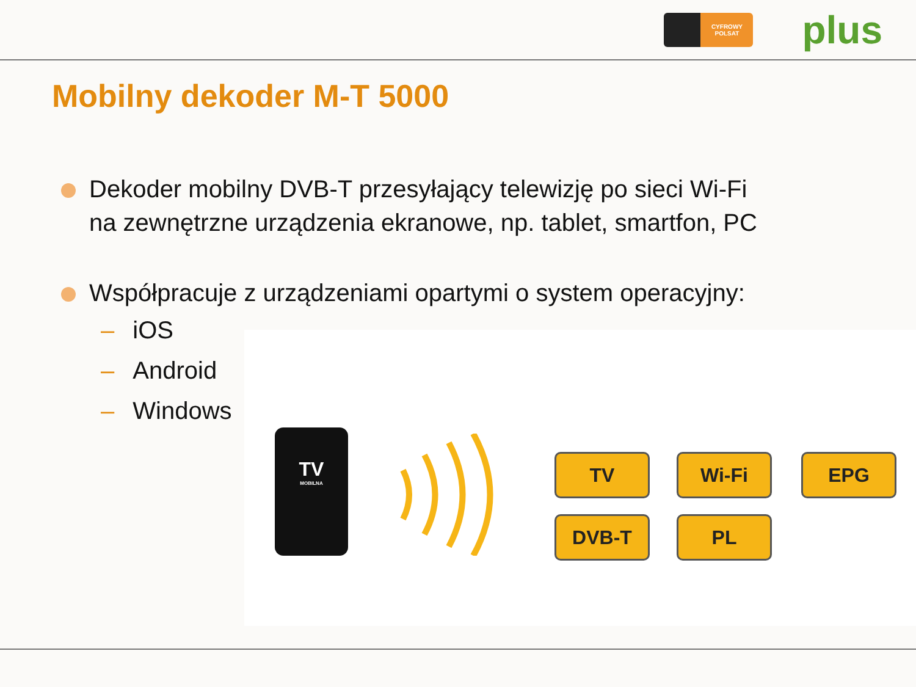CYFROWY POLSAT
plus
Mobilny dekoder M-T 5000
Dekoder mobilny DVB-T przesyłający telewizję po sieci Wi-Fi
na zewnętrzne urządzenia ekranowe, np. tablet, smartfon, PC
Współpracuje z urządzeniami opartymi o system operacyjny:
– iOS
– Android
– Windows
TV
MOBILNA
TV Wi-Fi EPG
DVB-T PL